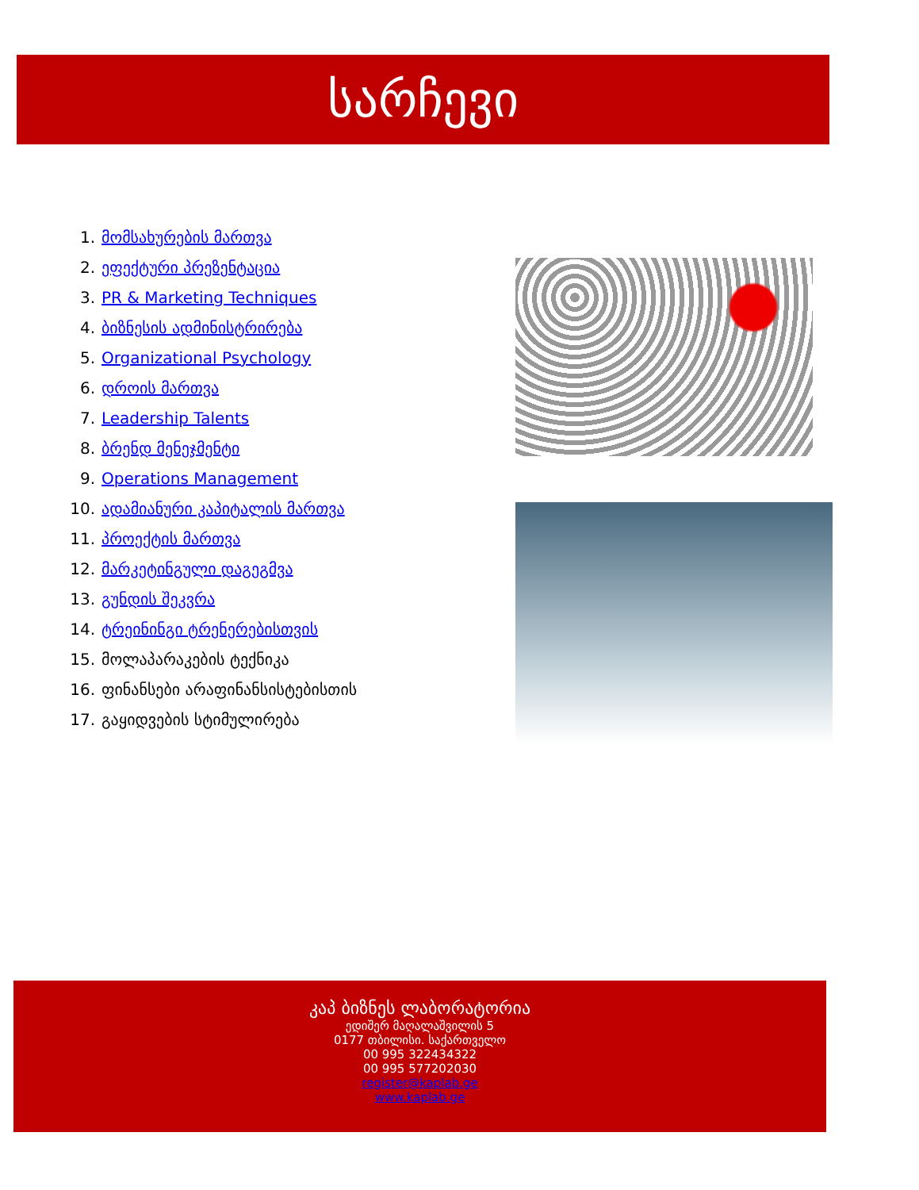სარჩევი
1. მომსახურების მართვა
2. ეფექტური პრეზენტაცია
3. PR & Marketing Techniques
4. ბიზნესის ადმინისტრირება
5. Organizational Psychology
6. დროის მართვა
7. Leadership Talents
8. ბრენდ მენეჯმენტი
9. Operations Management
10. ადამიანური კაპიტალის მართვა
11. პროექტის მართვა
12. მარკეტინგული დაგეგმვა
13. გუნდის შეკვრა
14. ტრეინინგი ტრენერებისთვის
15. მოლაპარაკების ტექნიკა
16. ფინანსები არაფინანსისტებისთის
17. გაყიდვების სტიმულირება
კაპ ბიზნეს ლაბორატორია
ედიშერ მაღალაშვილის 5
0177 თბილისი. საქართველო
00 995 322434322
00 995 577202030
register@kaplab.ge
www.kaplab.ge